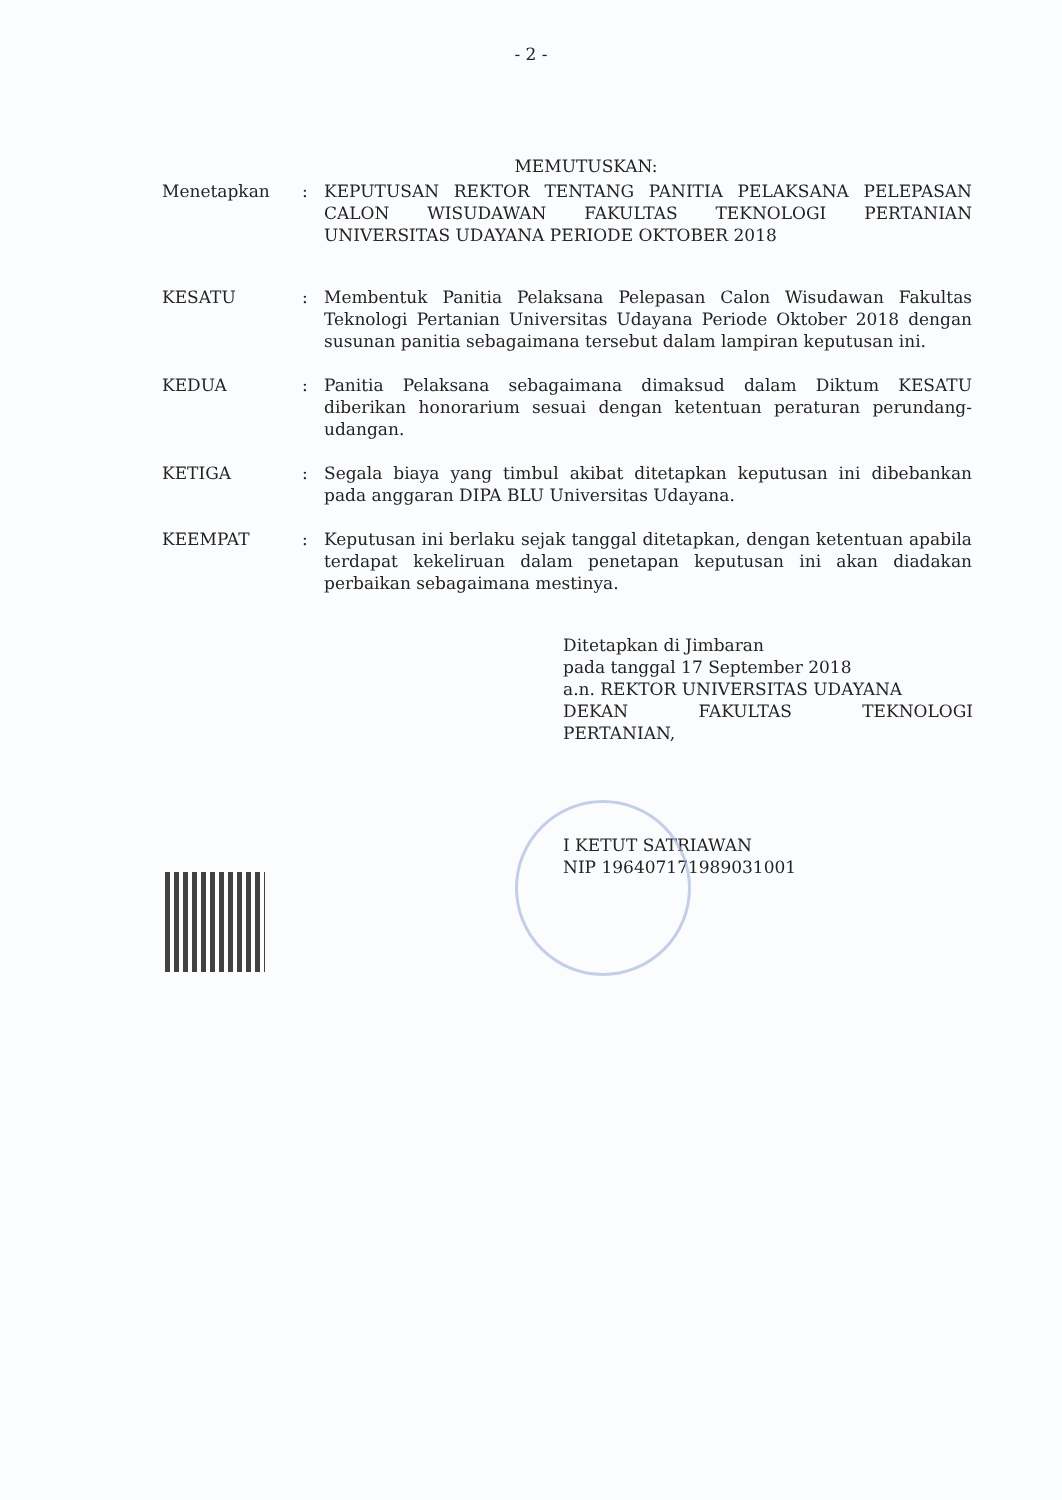- 2 -
MEMUTUSKAN:
Menetapkan : KEPUTUSAN REKTOR TENTANG PANITIA PELAKSANA PELEPASAN CALON WISUDAWAN FAKULTAS TEKNOLOGI PERTANIAN UNIVERSITAS UDAYANA PERIODE OKTOBER 2018
KESATU : Membentuk Panitia Pelaksana Pelepasan Calon Wisudawan Fakultas Teknologi Pertanian Universitas Udayana Periode Oktober 2018 dengan susunan panitia sebagaimana tersebut dalam lampiran keputusan ini.
KEDUA : Panitia Pelaksana sebagaimana dimaksud dalam Diktum KESATU diberikan honorarium sesuai dengan ketentuan peraturan perundang-udangan.
KETIGA : Segala biaya yang timbul akibat ditetapkan keputusan ini dibebankan pada anggaran DIPA BLU Universitas Udayana.
KEEMPAT : Keputusan ini berlaku sejak tanggal ditetapkan, dengan ketentuan apabila terdapat kekeliruan dalam penetapan keputusan ini akan diadakan perbaikan sebagaimana mestinya.
Ditetapkan di Jimbaran
pada tanggal 17 September 2018
a.n. REKTOR UNIVERSITAS UDAYANA
DEKAN FAKULTAS TEKNOLOGI
PERTANIAN,
I KETUT SATRIAWAN
NIP 196407171989031001